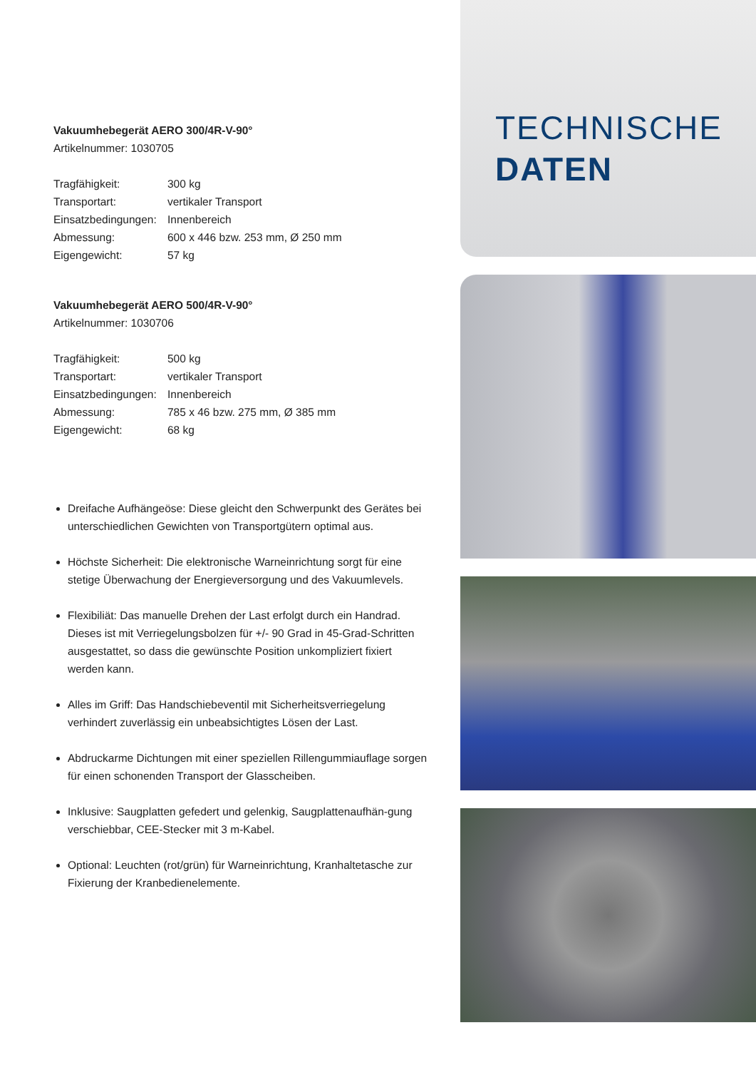Vakuumhebegerät AERO 300/4R-V-90°
Artikelnummer: 1030705
| Tragfähigkeit: | 300 kg |
| Transportart: | vertikaler Transport |
| Einsatzbedingungen: | Innenbereich |
| Abmessung: | 600 x 446 bzw. 253 mm, Ø 250 mm |
| Eigengewicht: | 57 kg |
Vakuumhebegerät AERO 500/4R-V-90°
Artikelnummer: 1030706
| Tragfähigkeit: | 500 kg |
| Transportart: | vertikaler Transport |
| Einsatzbedingungen: | Innenbereich |
| Abmessung: | 785 x 46 bzw. 275 mm, Ø 385 mm |
| Eigengewicht: | 68 kg |
Dreifache Aufhängeöse: Diese gleicht den Schwerpunkt des Gerätes bei unterschiedlichen Gewichten von Transportgütern optimal aus.
Höchste Sicherheit: Die elektronische Warneinrichtung sorgt für eine stetige Überwachung der Energieversorgung und des Vakuumlevels.
Flexibiliät: Das manuelle Drehen der Last erfolgt durch ein Handrad. Dieses ist mit Verriegelungsbolzen für +/- 90 Grad in 45-Grad-Schritten ausgestattet, so dass die gewünschte Position unkompliziert fixiert werden kann.
Alles im Griff: Das Handschiebeventil mit Sicherheitsverriegelung verhindert zuverlässig ein unbeabsichtigtes Lösen der Last.
Abdruckarme Dichtungen mit einer speziellen Rillengummiauflage sorgen für einen schonenden Transport der Glasscheiben.
Inklusive: Saugplatten gefedert und gelenkig, Saugplattenaufhän-gung verschiebbar, CEE-Stecker mit 3 m-Kabel.
Optional: Leuchten (rot/grün) für Warneinrichtung, Kranhaltetasche zur Fixierung der Kranbedienelemente.
TECHNISCHE
DATEN